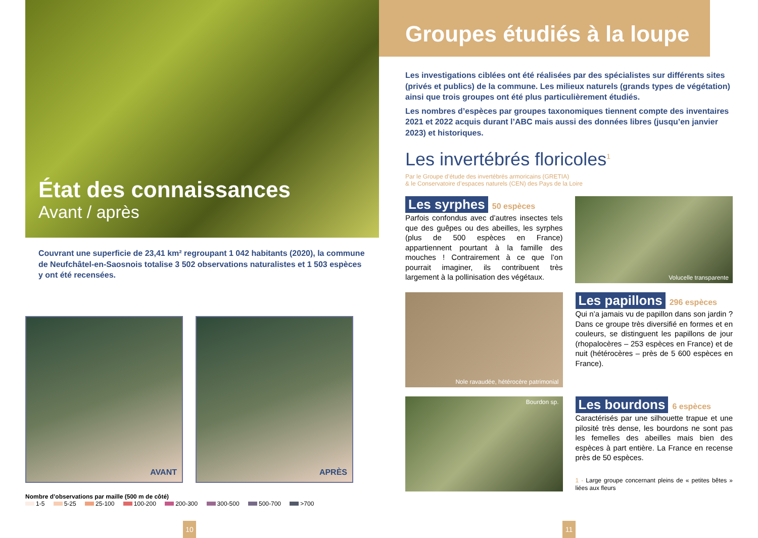État des connaissances
Avant / après
Couvrant une superficie de 23,41 km² regroupant 1 042 habitants (2020), la commune de Neufchâtel-en-Saosnois totalise 3 502 observations naturalistes et 1 503 espèces y ont été recensées.
AVANT APRÈS
Nombre d’observations par maille (500 m de côté)
1-5 5-25 25-100 100-200 200-300 300-500 500-700 >700
Groupes étudiés à la loupe
Les investigations ciblées ont été réalisées par des spécialistes sur différents sites (privés et publics) de la commune. Les milieux naturels (grands types de végétation) ainsi que trois groupes ont été plus particulièrement étudiés.
Les nombres d’espèces par groupes taxonomiques tiennent compte des inventaires 2021 et 2022 acquis durant l’ABC mais aussi des données libres (jusqu’en janvier 2023) et historiques.
Les invertébrés floricoles<sup>1</sup>
Par le Groupe d’étude des invertébrés armoricains (GRETIA)
& le Conservatoire d’espaces naturels (CEN) des Pays de la Loire
Les syrphes 50 espèces
Parfois confondus avec d’autres insectes tels que des guêpes ou des abeilles, les syrphes (plus de 500 espèces en France) appartiennent pourtant à la famille des mouches ! Contrairement à ce que l’on pourrait imaginer, ils contribuent très largement à la pollinisation des végétaux.
Volucelle transparente
Nole ravaudée, hétérocère patrimonial
Les papillons 296 espèces
Qui n’a jamais vu de papillon dans son jardin ? Dans ce groupe très diversifié en formes et en couleurs, se distinguent les papillons de jour (rhopalocères – 253 espèces en France) et de nuit (hétérocères – près de 5 600 espèces en France).
Bourdon sp.
Les bourdons 6 espèces
Caractérisés par une silhouette trapue et une pilosité très dense, les bourdons ne sont pas les femelles des abeilles mais bien des espèces à part entière. La France en recense près de 50 espèces.
1 - Large groupe concernant pleins de « petites bêtes » liées aux fleurs
10 11